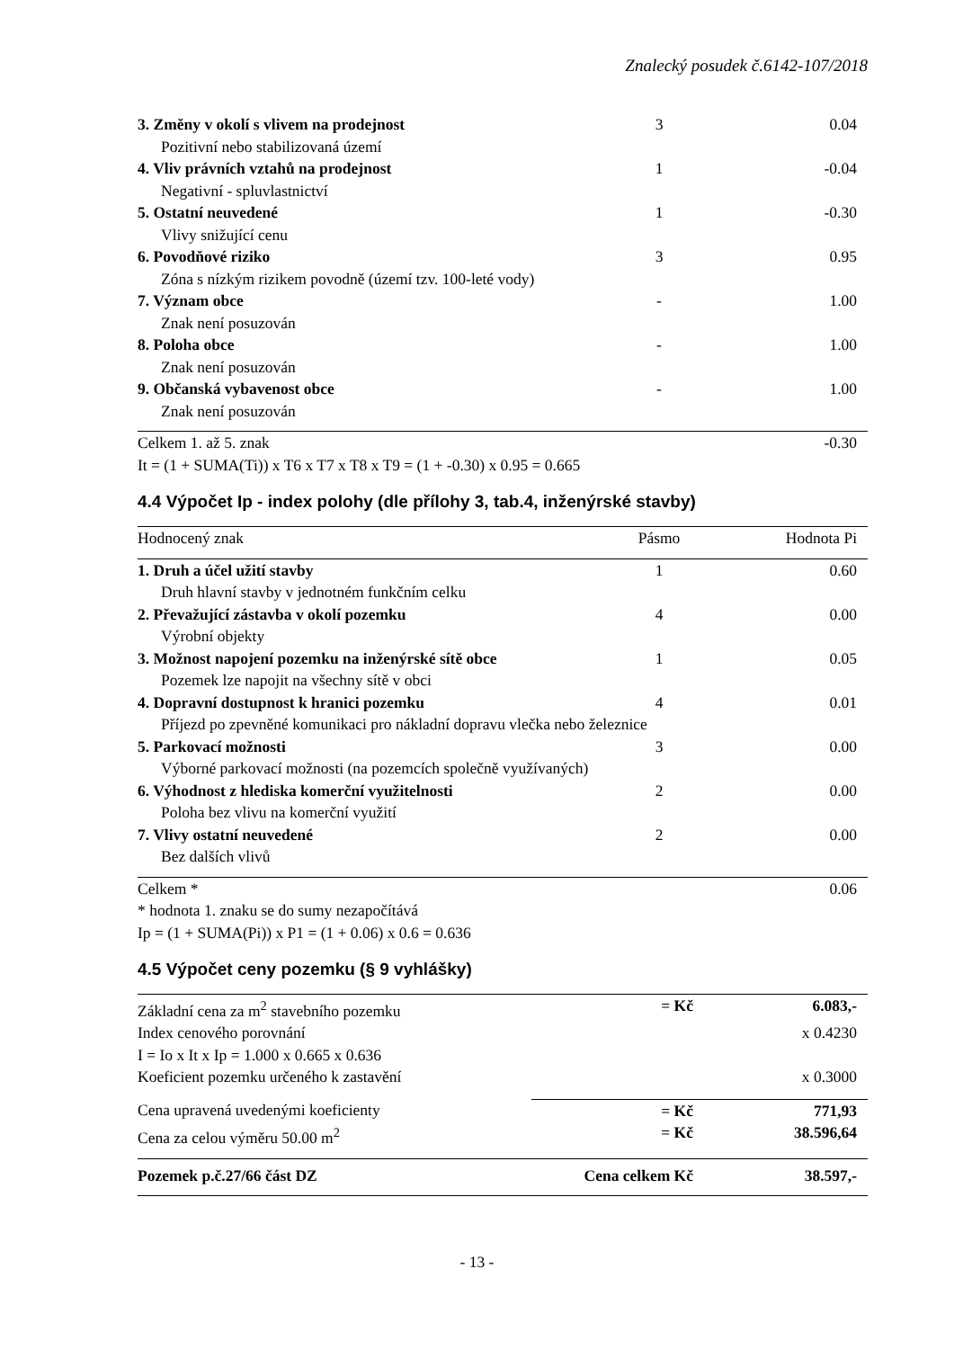Znalecký posudek č.6142-107/2018
| 3. Změny v okolí s vlivem na prodejnost | 3 | 0.04 |
| Pozitivní nebo stabilizovaná území | | |
| 4. Vliv právních vztahů na prodejnost | 1 | -0.04 |
| Negativní - spluvlastnictví | | |
| 5. Ostatní neuvedené | 1 | -0.30 |
| Vlivy snižující cenu | | |
| 6. Povodňové riziko | 3 | 0.95 |
| Zóna s nízkým rizikem povodně (území tzv. 100-leté vody) | | |
| 7. Význam obce | - | 1.00 |
| Znak není posuzován | | |
| 8. Poloha obce | - | 1.00 |
| Znak není posuzován | | |
| 9. Občanská vybavenost obce | - | 1.00 |
| Znak není posuzován | | |
| Celkem 1. až 5. znak | | -0.30 |
| It = (1 + SUMA(Ti)) x T6 x T7 x T8 x T9 = (1 + -0.30) x 0.95 = 0.665 | | |
4.4 Výpočet Ip - index polohy (dle přílohy 3, tab.4, inženýrské stavby)
| Hodnocený znak | Pásmo | Hodnota Pi |
| --- | --- | --- |
| 1. Druh a účel užití stavby | 1 | 0.60 |
| Druh hlavní stavby v jednotném funkčním celku | | |
| 2. Převažující zástavba v okolí pozemku | 4 | 0.00 |
| Výrobní objekty | | |
| 3. Možnost napojení pozemku na inženýrské sítě obce | 1 | 0.05 |
| Pozemek lze napojit na všechny sítě v obci | | |
| 4. Dopravní dostupnost k hranici pozemku | 4 | 0.01 |
| Příjezd po zpevněné komunikaci pro nákladní dopravu vlečka nebo železnice | | |
| 5. Parkovací možnosti | 3 | 0.00 |
| Výborné parkovací možnosti (na pozemcích společně využívaných) | | |
| 6. Výhodnost z hlediska komerční využitelnosti | 2 | 0.00 |
| Poloha bez vlivu na komerční využití | | |
| 7. Vlivy ostatní neuvedené | 2 | 0.00 |
| Bez dalších vlivů | | |
| Celkem * | | 0.06 |
| * hodnota 1. znaku se do sumy nezapočítává | | |
| Ip = (1 + SUMA(Pi)) x P1 = (1 + 0.06) x 0.6 = 0.636 | | |
4.5 Výpočet ceny pozemku (§ 9 vyhlášky)
| Základní cena za m<sup>2</sup> stavebního pozemku | = Kč | 6.083,- |
| Index cenového porovnání | | x 0.4230 |
| I = Io x It x Ip = 1.000 x 0.665 x 0.636 | | |
| Koeficient pozemku určeného k zastavění | | x 0.3000 |
| Cena upravená uvedenými koeficienty | = Kč | 771,93 |
| Cena za celou výměru 50.00 m<sup>2</sup> | = Kč | 38.596,64 |
| Pozemek p.č.27/66 část DZ | Cena celkem Kč | 38.597,- |
- 13 -